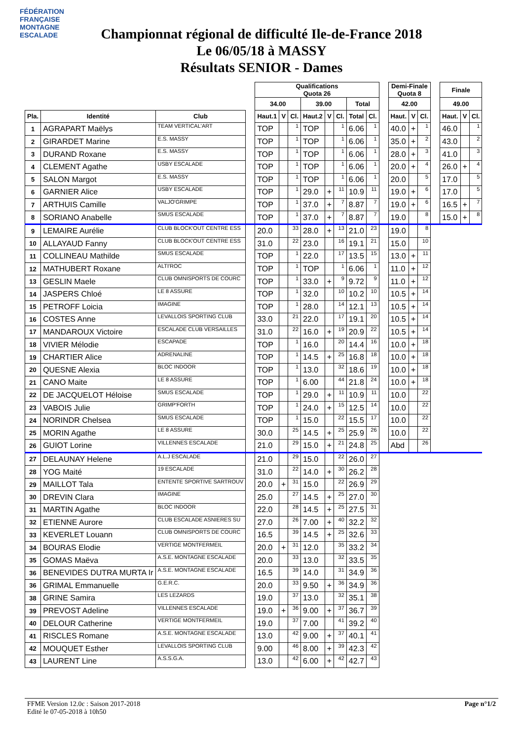FÉDÉRATION FRANÇAISE MONTAGNE ESCALADE
Championnat régional de difficulté Ile-de-France 2018
Le 06/05/18 à MASSY
Résultats SENIOR - Dames
| | | | | Qualifications Quota 26 | | | | | | | | | Demi-Finale Quota 8 | | | | Finale | | |
| | | | | 34.00 | | | 39.00 | | | Total | | | 42.00 | | | | 49.00 | | |
| Pla. | Identité | Club | | Haut.1 | V | Cl. | Haut.2 | V | Cl. | Total | Cl. | | Haut. | V | Cl. | | Haut. | V | Cl. |
| 1 | AGRAPART Maëlys | TEAM VERTICAL'ART | | TOP | | 1 | TOP | | 1 | 6.06 | 1 | | 40.0 | + | 1 | | 46.0 | | 1 |
| 2 | GIRARDET Marine | E.S. MASSY | | TOP | | 1 | TOP | | 1 | 6.06 | 1 | | 35.0 | + | 2 | | 43.0 | | 2 |
| 3 | DURAND Roxane | E.S. MASSY | | TOP | | 1 | TOP | | 1 | 6.06 | 1 | | 28.0 | + | 3 | | 41.0 | | 3 |
| 4 | CLEMENT Agathe | USBY ESCALADE | | TOP | | 1 | TOP | | 1 | 6.06 | 1 | | 20.0 | + | 4 | | 26.0 | + | 4 |
| 5 | SALON Margot | E.S. MASSY | | TOP | | 1 | TOP | | 1 | 6.06 | 1 | | 20.0 | | 5 | | 17.0 | | 5 |
| 6 | GARNIER Alice | USBY ESCALADE | | TOP | | 1 | 29.0 | + | 11 | 10.9 | 11 | | 19.0 | + | 6 | | 17.0 | | 5 |
| 7 | ARTHUIS Camille | VALJO'GRIMPE | | TOP | | 1 | 37.0 | + | 7 | 8.87 | 7 | | 19.0 | + | 6 | | 16.5 | + | 7 |
| 8 | SORIANO Anabelle | SMUS ESCALADE | | TOP | | 1 | 37.0 | + | 7 | 8.87 | 7 | | 19.0 | | 8 | | 15.0 | + | 8 |
| 9 | LEMAIRE Aurélie | CLUB BLOCK'OUT CENTRE ESS | | 20.0 | | 33 | 28.0 | + | 13 | 21.0 | 23 | | 19.0 | | 8 | | | | |
| 10 | ALLAYAUD Fanny | CLUB BLOCK'OUT CENTRE ESS | | 31.0 | | 22 | 23.0 | | 16 | 19.1 | 21 | | 15.0 | | 10 | | | | |
| 11 | COLLINEAU Mathilde | SMUS ESCALADE | | TOP | | 1 | 22.0 | | 17 | 13.5 | 15 | | 13.0 | + | 11 | | | | |
| 12 | MATHUBERT Roxane | ALTI'ROC | | TOP | | 1 | TOP | | 1 | 6.06 | 1 | | 11.0 | + | 12 | | | | |
| 13 | GESLIN Maele | CLUB OMNISPORTS DE COURC | | TOP | | 1 | 33.0 | + | 9 | 9.72 | 9 | | 11.0 | + | 12 | | | | |
| 14 | JASPERS Chloé | LE 8 ASSURE | | TOP | | 1 | 32.0 | | 10 | 10.2 | 10 | | 10.5 | + | 14 | | | | |
| 15 | PETROFF Loicia | IMAGINE | | TOP | | 1 | 28.0 | | 14 | 12.1 | 13 | | 10.5 | + | 14 | | | | |
| 16 | COSTES Anne | LEVALLOIS SPORTING CLUB | | 33.0 | | 21 | 22.0 | | 17 | 19.1 | 20 | | 10.5 | + | 14 | | | | |
| 17 | MANDAROUX Victoire | ESCALADE CLUB VERSAILLES | | 31.0 | | 22 | 16.0 | + | 19 | 20.9 | 22 | | 10.5 | + | 14 | | | | |
| 18 | VIVIER Mélodie | ESCAPADE | | TOP | | 1 | 16.0 | | 20 | 14.4 | 16 | | 10.0 | + | 18 | | | | |
| 19 | CHARTIER Alice | ADRENALINE | | TOP | | 1 | 14.5 | + | 25 | 16.8 | 18 | | 10.0 | + | 18 | | | | |
| 20 | QUESNE Alexia | BLOC INDOOR | | TOP | | 1 | 13.0 | | 32 | 18.6 | 19 | | 10.0 | + | 18 | | | | |
| 21 | CANO Maite | LE 8 ASSURE | | TOP | | 1 | 6.00 | | 44 | 21.8 | 24 | | 10.0 | + | 18 | | | | |
| 22 | DE JACQUELOT Héloise | SMUS ESCALADE | | TOP | | 1 | 29.0 | + | 11 | 10.9 | 11 | | 10.0 | | 22 | | | | |
| 23 | VABOIS Julie | GRIMP'FORTH | | TOP | | 1 | 24.0 | + | 15 | 12.5 | 14 | | 10.0 | | 22 | | | | |
| 24 | NORINDR Chelsea | SMUS ESCALADE | | TOP | | 1 | 15.0 | | 22 | 15.5 | 17 | | 10.0 | | 22 | | | | |
| 25 | MORIN Agathe | LE 8 ASSURE | | 30.0 | | 25 | 14.5 | + | 25 | 25.9 | 26 | | 10.0 | | 22 | | | | |
| 26 | GUIOT Lorine | VILLENNES ESCALADE | | 21.0 | | 29 | 15.0 | + | 21 | 24.8 | 25 | | Abd | | 26 | | | | |
| 27 | DELAUNAY Helene | A.L.J ESCALADE | | 21.0 | | 29 | 15.0 | | 22 | 26.0 | 27 | | | | | | | | |
| 28 | YOG Maité | 19 ESCALADE | | 31.0 | | 22 | 14.0 | + | 30 | 26.2 | 28 | | | | | | | | |
| 29 | MAILLOT Tala | ENTENTE SPORTIVE SARTROUV | | 20.0 | + | 31 | 15.0 | | 22 | 26.9 | 29 | | | | | | | | |
| 30 | DREVIN Clara | IMAGINE | | 25.0 | | 27 | 14.5 | + | 25 | 27.0 | 30 | | | | | | | | |
| 31 | MARTIN Agathe | BLOC INDOOR | | 22.0 | | 28 | 14.5 | + | 25 | 27.5 | 31 | | | | | | | | |
| 32 | ETIENNE Aurore | CLUB ESCALADE ASNIERES SU | | 27.0 | | 26 | 7.00 | + | 40 | 32.2 | 32 | | | | | | | | |
| 33 | KEVERLET Louann | CLUB OMNISPORTS DE COURC | | 16.5 | | 39 | 14.5 | + | 25 | 32.6 | 33 | | | | | | | | |
| 34 | BOURAS Elodie | VERTIGE MONTFERMEIL | | 20.0 | + | 31 | 12.0 | | 35 | 33.2 | 34 | | | | | | | | |
| 35 | GOMAS Maëva | A.S.E. MONTAGNE ESCALADE | | 20.0 | | 33 | 13.0 | | 32 | 33.5 | 35 | | | | | | | | |
| 36 | BENEVIDES DUTRA MURTA Ir | A.S.E. MONTAGNE ESCALADE | | 16.5 | | 39 | 14.0 | | 31 | 34.9 | 36 | | | | | | | | |
| 36 | GRIMAL Emmanuelle | G.E.R.C. | | 20.0 | | 33 | 9.50 | + | 36 | 34.9 | 36 | | | | | | | | |
| 38 | GRINE Samira | LES LEZARDS | | 19.0 | | 37 | 13.0 | | 32 | 35.1 | 38 | | | | | | | | |
| 39 | PREVOST Adeline | VILLENNES ESCALADE | | 19.0 | + | 36 | 9.00 | + | 37 | 36.7 | 39 | | | | | | | | |
| 40 | DELOUR Catherine | VERTIGE MONTFERMEIL | | 19.0 | | 37 | 7.00 | | 41 | 39.2 | 40 | | | | | | | | |
| 41 | RISCLES Romane | A.S.E. MONTAGNE ESCALADE | | 13.0 | | 42 | 9.00 | + | 37 | 40.1 | 41 | | | | | | | | |
| 42 | MOUQUET Esther | LEVALLOIS SPORTING CLUB | | 9.00 | | 46 | 8.00 | + | 39 | 42.3 | 42 | | | | | | | | |
| 43 | LAURENT Line | A.S.S.G.A. | | 13.0 | | 42 | 6.00 | + | 42 | 42.7 | 43 | | | | | | | | |
FFME Version 12.0c : Saison 2017-2018
Edité le 07-05-2018 à 10h50 Page n°1/2